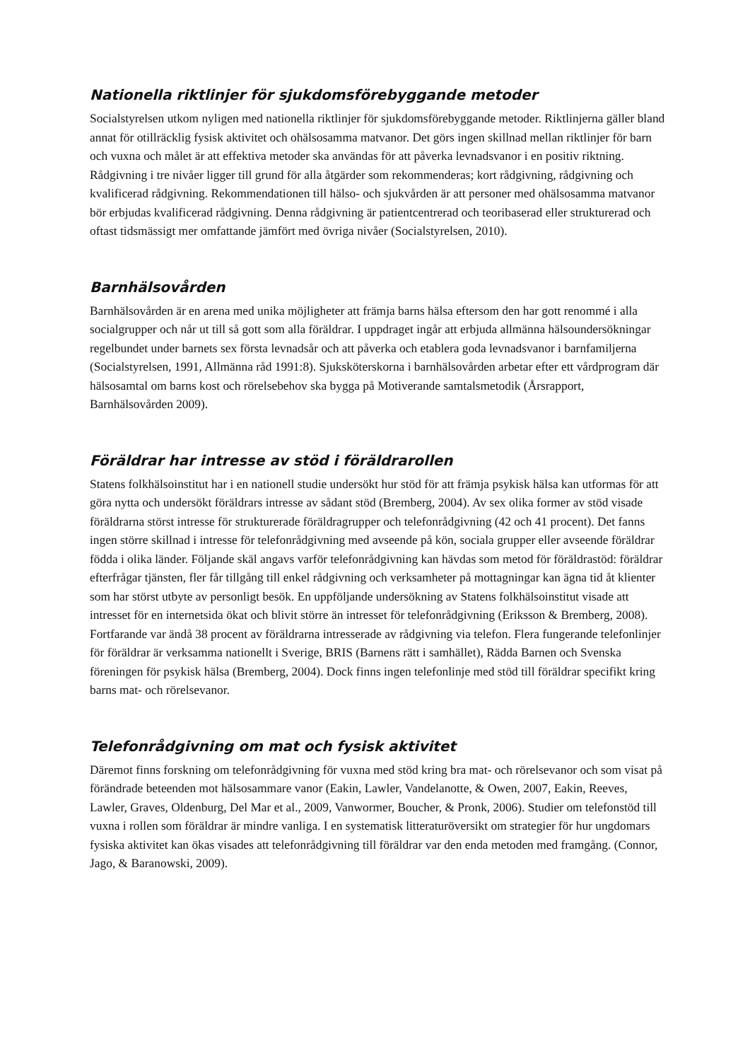Nationella riktlinjer för sjukdomsförebyggande metoder
Socialstyrelsen utkom nyligen med nationella riktlinjer för sjukdomsförebyggande metoder. Riktlinjerna gäller bland annat för otillräcklig fysisk aktivitet och ohälsosamma matvanor. Det görs ingen skillnad mellan riktlinjer för barn och vuxna och målet är att effektiva metoder ska användas för att påverka levnadsvanor i en positiv riktning. Rådgivning i tre nivåer ligger till grund för alla åtgärder som rekommenderas; kort rådgivning, rådgivning och kvalificerad rådgivning. Rekommendationen till hälso- och sjukvården är att personer med ohälsosamma matvanor bör erbjudas kvalificerad rådgivning. Denna rådgivning är patientcentrerad och teoribaserad eller strukturerad och oftast tidsmässigt mer omfattande jämfört med övriga nivåer (Socialstyrelsen, 2010).
Barnhälsovården
Barnhälsovården är en arena med unika möjligheter att främja barns hälsa eftersom den har gott renommé i alla socialgrupper och når ut till så gott som alla föräldrar. I uppdraget ingår att erbjuda allmänna hälsoundersökningar regelbundet under barnets sex första levnadsår och att påverka och etablera goda levnadsvanor i barnfamiljerna (Socialstyrelsen, 1991, Allmänna råd 1991:8). Sjuksköterskorna i barnhälsovården arbetar efter ett vårdprogram där hälsosamtal om barns kost och rörelsebehov ska bygga på Motiverande samtalsmetodik (Årsrapport, Barnhälsovården 2009).
Föräldrar har intresse av stöd i föräldrarollen
Statens folkhälsoinstitut har i en nationell studie undersökt hur stöd för att främja psykisk hälsa kan utformas för att göra nytta och undersökt föräldrars intresse av sådant stöd (Bremberg, 2004). Av sex olika former av stöd visade föräldrarna störst intresse för strukturerade föräldragrupper och telefonrådgivning (42 och 41 procent). Det fanns ingen större skillnad i intresse för telefonrådgivning med avseende på kön, sociala grupper eller avseende föräldrar födda i olika länder. Följande skäl angavs varför telefonrådgivning kan hävdas som metod för föräldrastöd: föräldrar efterfrågar tjänsten, fler får tillgång till enkel rådgivning och verksamheter på mottagningar kan ägna tid åt klienter som har störst utbyte av personligt besök. En uppföljande undersökning av Statens folkhälsoinstitut visade att intresset för en internetsida ökat och blivit större än intresset för telefonrådgivning (Eriksson & Bremberg, 2008). Fortfarande var ändå 38 procent av föräldrarna intresserade av rådgivning via telefon. Flera fungerande telefonlinjer för föräldrar är verksamma nationellt i Sverige, BRIS (Barnens rätt i samhället), Rädda Barnen och Svenska föreningen för psykisk hälsa (Bremberg, 2004). Dock finns ingen telefonlinje med stöd till föräldrar specifikt kring barns mat- och rörelsevanor.
Telefonrådgivning om mat och fysisk aktivitet
Däremot finns forskning om telefonrådgivning för vuxna med stöd kring bra mat- och rörelsevanor och som visat på förändrade beteenden mot hälsosammare vanor (Eakin, Lawler, Vandelanotte, & Owen, 2007, Eakin, Reeves, Lawler, Graves, Oldenburg, Del Mar et al., 2009, Vanwormer, Boucher, & Pronk, 2006). Studier om telefonstöd till vuxna i rollen som föräldrar är mindre vanliga. I en systematisk litteraturöversikt om strategier för hur ungdomars fysiska aktivitet kan ökas visades att telefonrådgivning till föräldrar var den enda metoden med framgång. (Connor, Jago, & Baranowski, 2009).